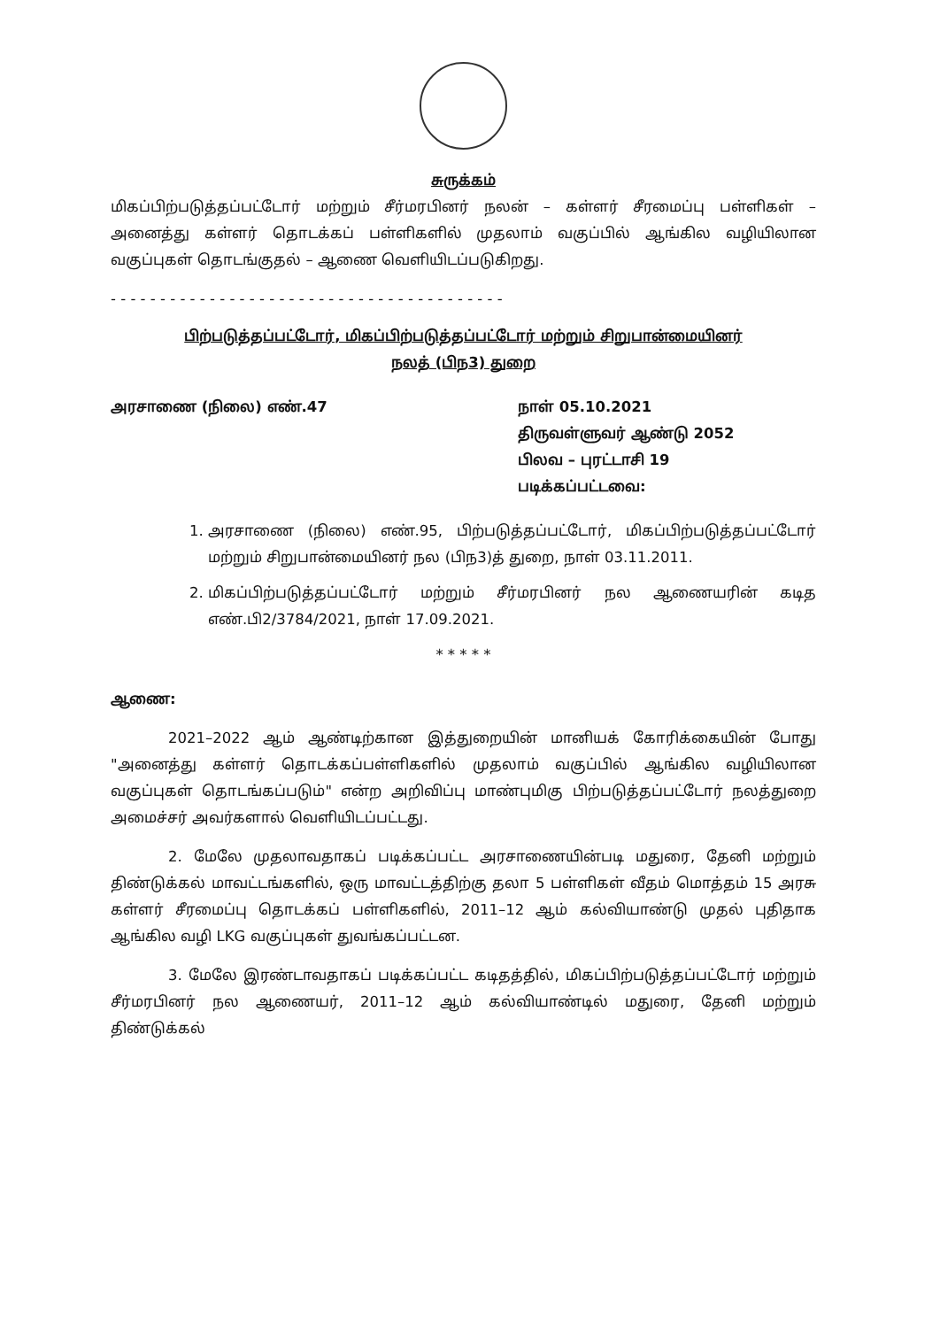சுருக்கம்
மிகப்பிற்படுத்தப்பட்டோர் மற்றும் சீர்மரபினர் நலன் – கள்ளர் சீரமைப்பு பள்ளிகள் – அனைத்து கள்ளர் தொடக்கப் பள்ளிகளில் முதலாம் வகுப்பில் ஆங்கில வழியிலான வகுப்புகள் தொடங்குதல் – ஆணை வெளியிடப்படுகிறது.
- - - - - - - - - - - - - - - - - - - - - - - - - - - - - - - - - - - - - - - -
பிற்படுத்தப்பட்டோர், மிகப்பிற்படுத்தப்பட்டோர் மற்றும் சிறுபான்மையினர்
நலத் (பிந3) துறை
அரசாணை (நிலை) எண்.47 நாள் 05.10.2021
திருவள்ளுவர் ஆண்டு 2052
பிலவ – புரட்டாசி 19
படிக்கப்பட்டவை:
1. அரசாணை (நிலை) எண்.95, பிற்படுத்தப்பட்டோர், மிகப்பிற்படுத்தப்பட்டோர் மற்றும் சிறுபான்மையினர் நல (பிந3)த் துறை, நாள் 03.11.2011.
2. மிகப்பிற்படுத்தப்பட்டோர் மற்றும் சீர்மரபினர் நல ஆணையரின் கடித எண்.பி2/3784/2021, நாள் 17.09.2021.
* * * * *
ஆணை:
2021–2022 ஆம் ஆண்டிற்கான இத்துறையின் மானியக் கோரிக்கையின் போது "அனைத்து கள்ளர் தொடக்கப்பள்ளிகளில் முதலாம் வகுப்பில் ஆங்கில வழியிலான வகுப்புகள் தொடங்கப்படும்" என்ற அறிவிப்பு மாண்புமிகு பிற்படுத்தப்பட்டோர் நலத்துறை அமைச்சர் அவர்களால் வெளியிடப்பட்டது.
2. மேலே முதலாவதாகப் படிக்கப்பட்ட அரசாணையின்படி மதுரை, தேனி மற்றும் திண்டுக்கல் மாவட்டங்களில், ஒரு மாவட்டத்திற்கு தலா 5 பள்ளிகள் வீதம் மொத்தம் 15 அரசு கள்ளர் சீரமைப்பு தொடக்கப் பள்ளிகளில், 2011–12 ஆம் கல்வியாண்டு முதல் புதிதாக ஆங்கில வழி LKG வகுப்புகள் துவங்கப்பட்டன.
3. மேலே இரண்டாவதாகப் படிக்கப்பட்ட கடிதத்தில், மிகப்பிற்படுத்தப்பட்டோர் மற்றும் சீர்மரபினர் நல ஆணையர், 2011–12 ஆம் கல்வியாண்டில் மதுரை, தேனி மற்றும் திண்டுக்கல்